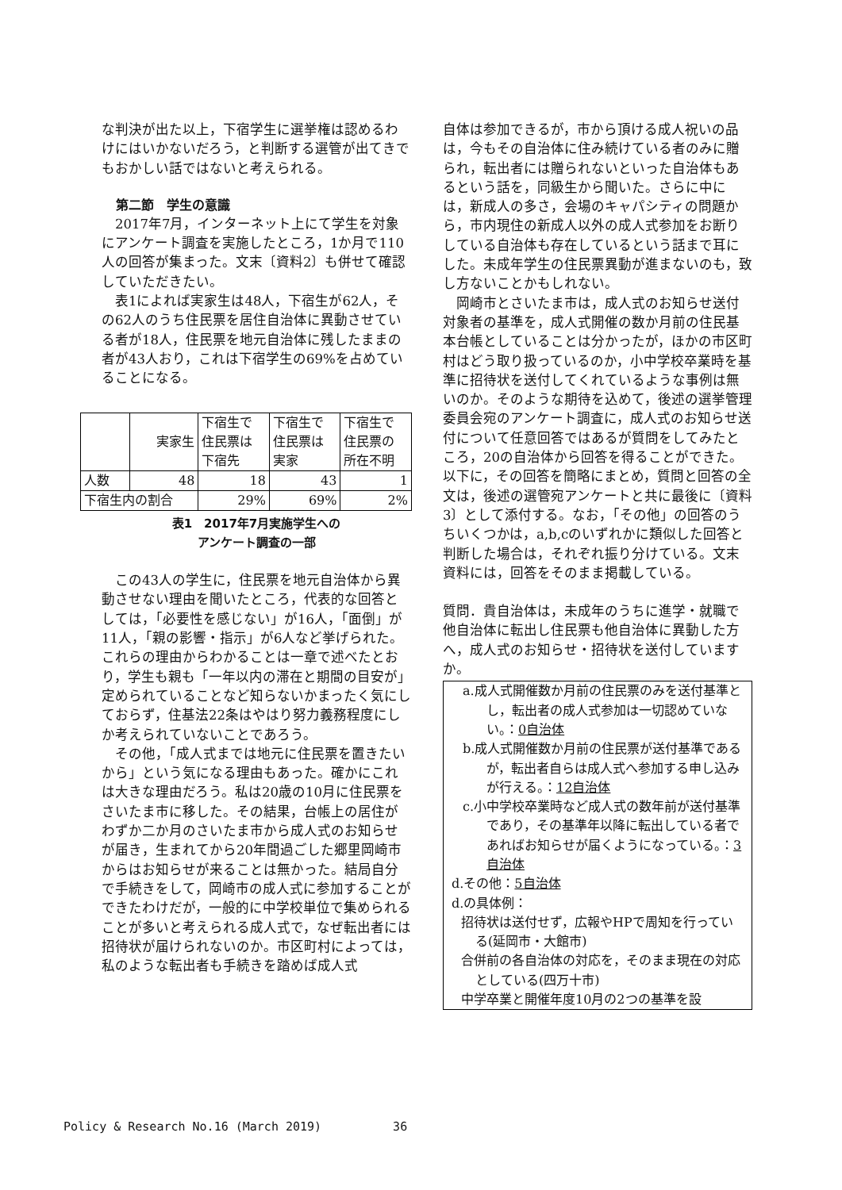な判決が出た以上，下宿学生に選挙権は認めるわけにはいかないだろう，と判断する選管が出てきでもおかしい話ではないと考えられる。
第二節　学生の意識
　2017年7月，インターネット上にて学生を対象にアンケート調査を実施したところ，1か月で110人の回答が集まった。文末〔資料2〕も併せて確認していただきたい。
　表1によれば実家生は48人，下宿生が62人，その62人のうち住民票を居住自治体に異動させている者が18人，住民票を地元自治体に残したままの者が43人おり，これは下宿学生の69%を占めていることになる。
| | 実家生 | 下宿生で 住民票は 下宿先 | 下宿生で 住民票は 実家 | 下宿生で 住民票の 所在不明 |
| 人数 | 48 | 18 | 43 | 1 |
| 下宿生内の割合 | | 29% | 69% | 2% |
表1　2017年7月実施学生への
アンケート調査の一部
　この43人の学生に，住民票を地元自治体から異動させない理由を聞いたところ，代表的な回答としては，「必要性を感じない」が16人，「面倒」が11人，「親の影響・指示」が6人など挙げられた。これらの理由からわかることは一章で述べたとおり，学生も親も「一年以内の滞在と期間の目安が」定められていることなど知らないかまったく気にしておらず，住基法22条はやはり努力義務程度にしか考えられていないことであろう。
　その他，「成人式までは地元に住民票を置きたいから」という気になる理由もあった。確かにこれは大きな理由だろう。私は20歳の10月に住民票をさいたま市に移した。その結果，台帳上の居住がわずか二か月のさいたま市から成人式のお知らせが届き，生まれてから20年間過ごした郷里岡崎市からはお知らせが来ることは無かった。結局自分で手続きをして，岡崎市の成人式に参加することができたわけだが，一般的に中学校単位で集められることが多いと考えられる成人式で，なぜ転出者には招待状が届けられないのか。市区町村によっては，私のような転出者も手続きを踏めば成人式
自体は参加できるが，市から頂ける成人祝いの品は，今もその自治体に住み続けている者のみに贈られ，転出者には贈られないといった自治体もあるという話を，同級生から聞いた。さらに中には，新成人の多さ，会場のキャパシティの問題から，市内現住の新成人以外の成人式参加をお断りしている自治体も存在しているという話まで耳にした。未成年学生の住民票異動が進まないのも，致し方ないことかもしれない。
　岡崎市とさいたま市は，成人式のお知らせ送付対象者の基準を，成人式開催の数か月前の住民基本台帳としていることは分かったが，ほかの市区町村はどう取り扱っているのか，小中学校卒業時を基準に招待状を送付してくれているような事例は無いのか。そのような期待を込めて，後述の選挙管理委員会宛のアンケート調査に，成人式のお知らせ送付について任意回答ではあるが質問をしてみたところ，20の自治体から回答を得ることができた。以下に，その回答を簡略にまとめ，質問と回答の全文は，後述の選管宛アンケートと共に最後に〔資料3〕として添付する。なお，「その他」の回答のうちいくつかは，a,b,cのいずれかに類似した回答と判断した場合は，それぞれ振り分けている。文末資料には，回答をそのまま掲載している。
質問．貴自治体は，未成年のうちに進学・就職で他自治体に転出し住民票も他自治体に異動した方へ，成人式のお知らせ・招待状を送付していますか。
a.成人式開催数か月前の住民票のみを送付基準とし，転出者の成人式参加は一切認めていない。：0自治体
b.成人式開催数か月前の住民票が送付基準であるが，転出者自らは成人式へ参加する申し込みが行える。：12自治体
c.小中学校卒業時など成人式の数年前が送付基準であり，その基準年以降に転出している者であればお知らせが届くようになっている。：3自治体
d.その他：5自治体
d.の具体例：
招待状は送付せず，広報やHPで周知を行っている(延岡市・大館市)
合併前の各自治体の対応を，そのまま現在の対応としている(四万十市)
中学卒業と開催年度10月の2つの基準を設
Policy & Research No.16 (March 2019)　　　　　　36